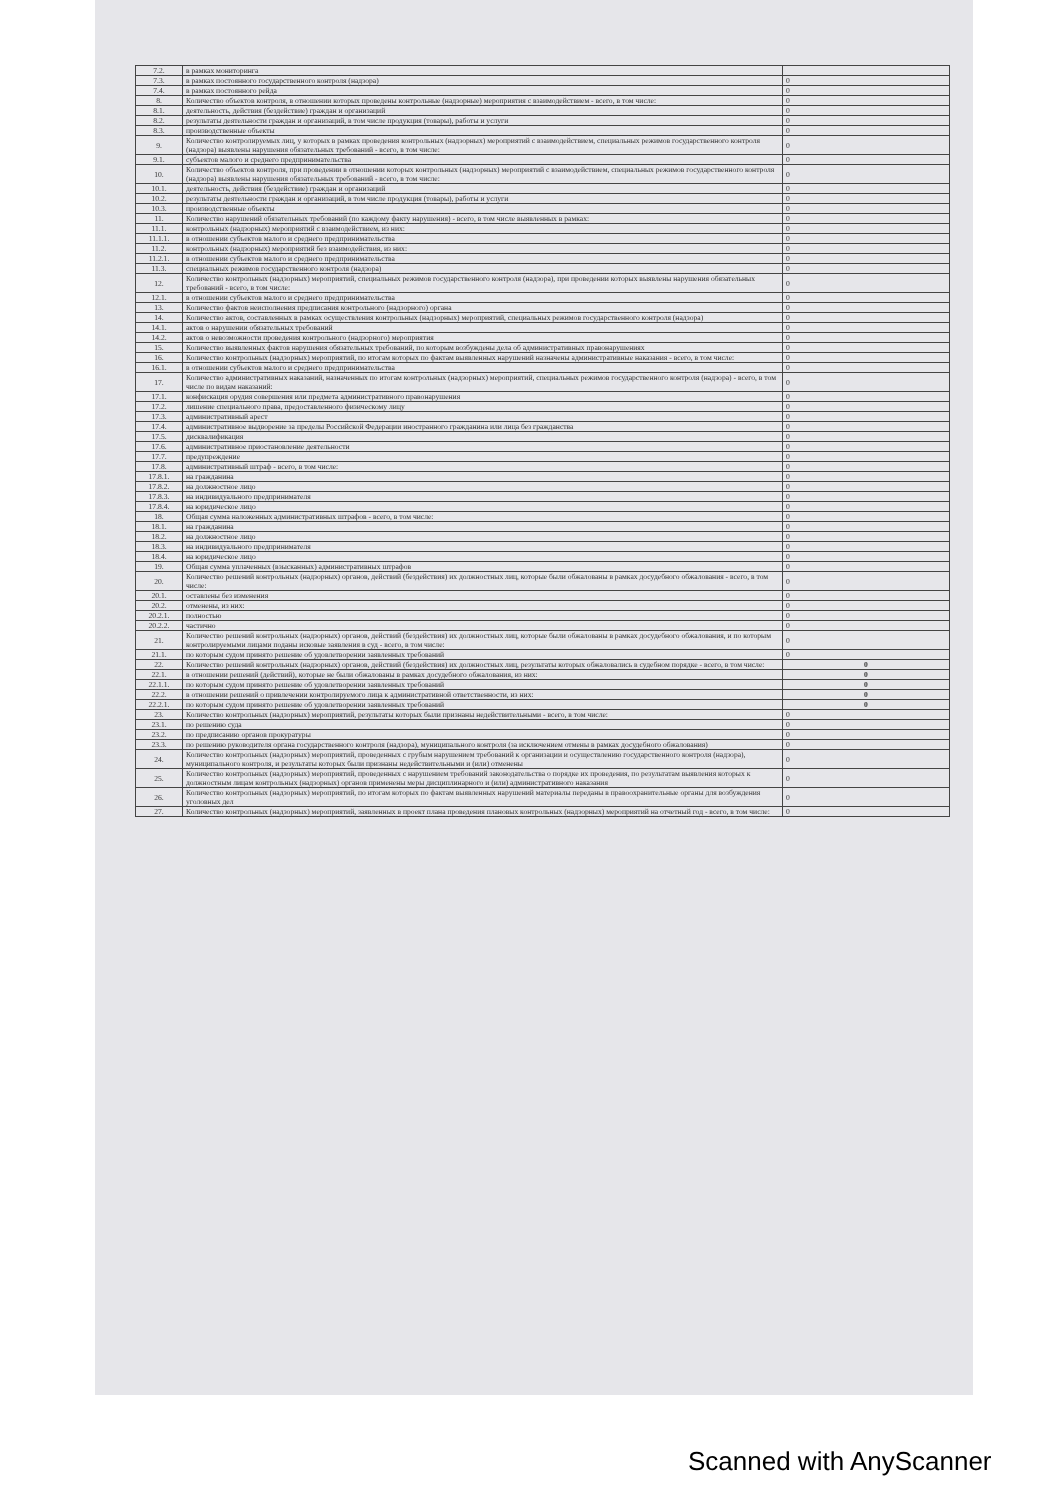| 7.2. | в рамках мониторинга | |
| 7.3. | в рамках постоянного государственного контроля (надзора) | 0 |
| 7.4. | в рамках постоянного рейда | 0 |
| 8. | Количество объектов контроля, в отношении которых проведены контрольные (надзорные) мероприятия с взаимодействием - всего, в том числе: | 0 |
| 8.1. | деятельность, действия (бездействие) граждан и организаций | 0 |
| 8.2. | результаты деятельности граждан и организаций, в том числе продукция (товары), работы и услуги | 0 |
| 8.3. | производственные объекты | 0 |
| 9. | Количество контролируемых лиц, у которых в рамках проведения контрольных (надзорных) мероприятий с взаимодействием, специальных режимов государственного контроля (надзора) выявлены нарушения обязательных требований - всего, в том числе: | 0 |
| 9.1. | субъектов малого и среднего предпринимательства | 0 |
| 10. | Количество объектов контроля, при проведении в отношении которых контрольных (надзорных) мероприятий с взаимодействием, специальных режимов государственного контроля (надзора) выявлены нарушения обязательных требований - всего, в том числе: | 0 |
| 10.1. | деятельность, действия (бездействие) граждан и организаций | 0 |
| 10.2. | результаты деятельности граждан и организаций, в том числе продукция (товары), работы и услуги | 0 |
| 10.3. | производственные объекты | 0 |
| 11. | Количество нарушений обязательных требований (по каждому факту нарушения) - всего, в том числе выявленных в рамках: | 0 |
| 11.1. | контрольных (надзорных) мероприятий с взаимодействием, из них: | 0 |
| 11.1.1. | в отношении субъектов малого и среднего предпринимательства | 0 |
| 11.2. | контрольных (надзорных) мероприятий без взаимодействия, из них: | 0 |
| 11.2.1. | в отношении субъектов малого и среднего предпринимательства | 0 |
| 11.3. | специальных режимов государственного контроля (надзора) | 0 |
| 12. | Количество контрольных (надзорных) мероприятий, специальных режимов государственного контроля (надзора), при проведении которых выявлены нарушения обязательных требований - всего, в том числе: | 0 |
| 12.1. | в отношении субъектов малого и среднего предпринимательства | 0 |
| 13. | Количество фактов неисполнения предписания контрольного (надзорного) органа | 0 |
| 14. | Количество актов, составленных в рамках осуществления контрольных (надзорных) мероприятий, специальных режимов государственного контроля (надзора) | 0 |
| 14.1. | актов о нарушении обязательных требований | 0 |
| 14.2. | актов о невозможности проведения контрольного (надзорного) мероприятия | 0 |
| 15. | Количество выявленных фактов нарушения обязательных требований, по которым возбуждены дела об административных правонарушениях | 0 |
| 16. | Количество контрольных (надзорных) мероприятий, по итогам которых по фактам выявленных нарушений назначены административные наказания - всего, в том числе: | 0 |
| 16.1. | в отношении субъектов малого и среднего предпринимательства | 0 |
| 17. | Количество административных наказаний, назначенных по итогам контрольных (надзорных) мероприятий, специальных режимов государственного контроля (надзора) - всего, в том числе по видам наказаний: | 0 |
| 17.1. | конфискация орудия совершения или предмета административного правонарушения | 0 |
| 17.2. | лишение специального права, предоставленного физическому лицу | 0 |
| 17.3. | административный арест | 0 |
| 17.4. | административное выдворение за пределы Российской Федерации иностранного гражданина или лица без гражданства | 0 |
| 17.5. | дисквалификация | 0 |
| 17.6. | административное приостановление деятельности | 0 |
| 17.7. | предупреждение | 0 |
| 17.8. | административный штраф - всего, в том числе: | 0 |
| 17.8.1. | на гражданина | 0 |
| 17.8.2. | на должностное лицо | 0 |
| 17.8.3. | на индивидуального предпринимателя | 0 |
| 17.8.4. | на юридическое лицо | 0 |
| 18. | Общая сумма наложенных административных штрафов - всего, в том числе: | 0 |
| 18.1. | на гражданина | 0 |
| 18.2. | на должностное лицо | 0 |
| 18.3. | на индивидуального предпринимателя | 0 |
| 18.4. | на юридическое лицо | 0 |
| 19. | Общая сумма уплаченных (взысканных) административных штрафов | 0 |
| 20. | Количество решений контрольных (надзорных) органов, действий (бездействия) их должностных лиц, которые были обжалованы в рамках досудебного обжалования - всего, в том числе: | 0 |
| 20.1. | оставлены без изменения | 0 |
| 20.2. | отменены, из них: | 0 |
| 20.2.1. | полностью | 0 |
| 20.2.2. | частично | 0 |
| 21. | Количество решений контрольных (надзорных) органов, действий (бездействия) их должностных лиц, которые были обжалованы в рамках досудебного обжалования, и по которым контролируемыми лицами поданы исковые заявления в суд - всего, в том числе: | 0 |
| 21.1. | по которым судом принято решение об удовлетворении заявленных требований | 0 |
| 22. | Количество решений контрольных (надзорных) органов, действий (бездействия) их должностных лиц, результаты которых обжаловались в судебном порядке - всего, в том числе: | 0 |
| 22.1. | в отношении решений (действий), которые не были обжалованы в рамках досудебного обжалования, из них: | 0 |
| 22.1.1. | по которым судом принято решение об удовлетворении заявленных требований | 0 |
| 22.2. | в отношении решений о привлечении контролируемого лица к административной ответственности, из них: | 0 |
| 22.2.1. | по которым судом принято решение об удовлетворении заявленных требований | 0 |
| 23. | Количество контрольных (надзорных) мероприятий, результаты которых были признаны недействительными - всего, в том числе: | 0 |
| 23.1. | по решению суда | 0 |
| 23.2. | по предписанию органов прокуратуры | 0 |
| 23.3. | по решению руководителя органа государственного контроля (надзора), муниципального контроля (за исключением отмены в рамках досудебного обжалования) | 0 |
| 24. | Количество контрольных (надзорных) мероприятий, проведенных с грубым нарушением требований к организации и осуществлению государственного контроля (надзора), муниципального контроля, и результаты которых были признаны недействительными и (или) отменены | 0 |
| 25. | Количество контрольных (надзорных) мероприятий, проведенных с нарушением требований законодательства о порядке их проведения, по результатам выявления которых к должностным лицам контрольных (надзорных) органов применены меры дисциплинарного и (или) административного наказания | 0 |
| 26. | Количество контрольных (надзорных) мероприятий, по итогам которых по фактам выявленных нарушений материалы переданы в правоохранительные органы для возбуждения уголовных дел | 0 |
| 27. | Количество контрольных (надзорных) мероприятий, заявленных в проект плана проведения плановых контрольных (надзорных) мероприятий на отчетный год - всего, в том числе: | 0 |
Scanned with AnyScanner